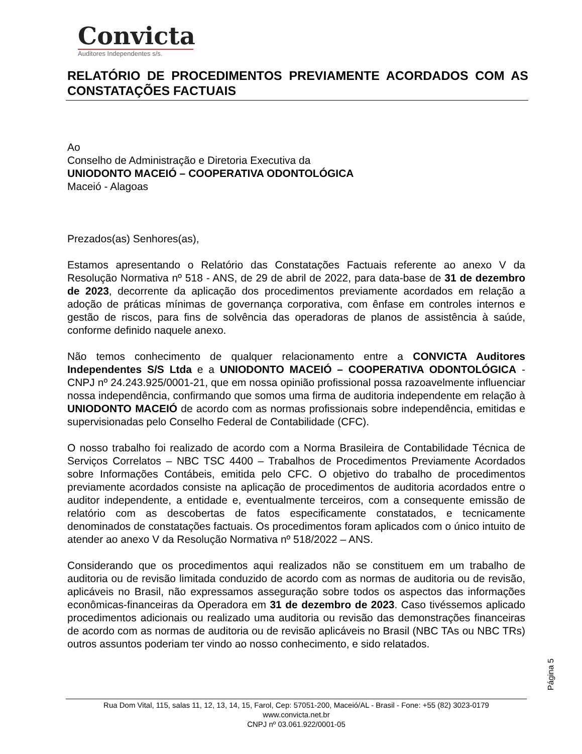Convicta
Auditores Independentes s/s.
RELATÓRIO DE PROCEDIMENTOS PREVIAMENTE ACORDADOS COM AS CONSTATAÇÕES FACTUAIS
Ao
Conselho de Administração e Diretoria Executiva da
UNIODONTO MACEIÓ – COOPERATIVA ODONTOLÓGICA
Maceió - Alagoas
Prezados(as) Senhores(as),
Estamos apresentando o Relatório das Constatações Factuais referente ao anexo V da Resolução Normativa nº 518 - ANS, de 29 de abril de 2022, para data-base de 31 de dezembro de 2023, decorrente da aplicação dos procedimentos previamente acordados em relação a adoção de práticas mínimas de governança corporativa, com ênfase em controles internos e gestão de riscos, para fins de solvência das operadoras de planos de assistência à saúde, conforme definido naquele anexo.
Não temos conhecimento de qualquer relacionamento entre a CONVICTA Auditores Independentes S/S Ltda e a UNIODONTO MACEIÓ – COOPERATIVA ODONTOLÓGICA - CNPJ nº 24.243.925/0001-21, que em nossa opinião profissional possa razoavelmente influenciar nossa independência, confirmando que somos uma firma de auditoria independente em relação à UNIODONTO MACEIÓ de acordo com as normas profissionais sobre independência, emitidas e supervisionadas pelo Conselho Federal de Contabilidade (CFC).
O nosso trabalho foi realizado de acordo com a Norma Brasileira de Contabilidade Técnica de Serviços Correlatos – NBC TSC 4400 – Trabalhos de Procedimentos Previamente Acordados sobre Informações Contábeis, emitida pelo CFC. O objetivo do trabalho de procedimentos previamente acordados consiste na aplicação de procedimentos de auditoria acordados entre o auditor independente, a entidade e, eventualmente terceiros, com a consequente emissão de relatório com as descobertas de fatos especificamente constatados, e tecnicamente denominados de constatações factuais. Os procedimentos foram aplicados com o único intuito de atender ao anexo V da Resolução Normativa nº 518/2022 – ANS.
Considerando que os procedimentos aqui realizados não se constituem em um trabalho de auditoria ou de revisão limitada conduzido de acordo com as normas de auditoria ou de revisão, aplicáveis no Brasil, não expressamos asseguração sobre todos os aspectos das informações econômicas-financeiras da Operadora em 31 de dezembro de 2023. Caso tivéssemos aplicado procedimentos adicionais ou realizado uma auditoria ou revisão das demonstrações financeiras de acordo com as normas de auditoria ou de revisão aplicáveis no Brasil (NBC TAs ou NBC TRs) outros assuntos poderiam ter vindo ao nosso conhecimento, e sido relatados.
Página 5
Rua Dom Vital, 115, salas 11, 12, 13, 14, 15, Farol, Cep: 57051-200, Maceió/AL - Brasil - Fone: +55 (82) 3023-0179
www.convicta.net.br
CNPJ nº 03.061.922/0001-05